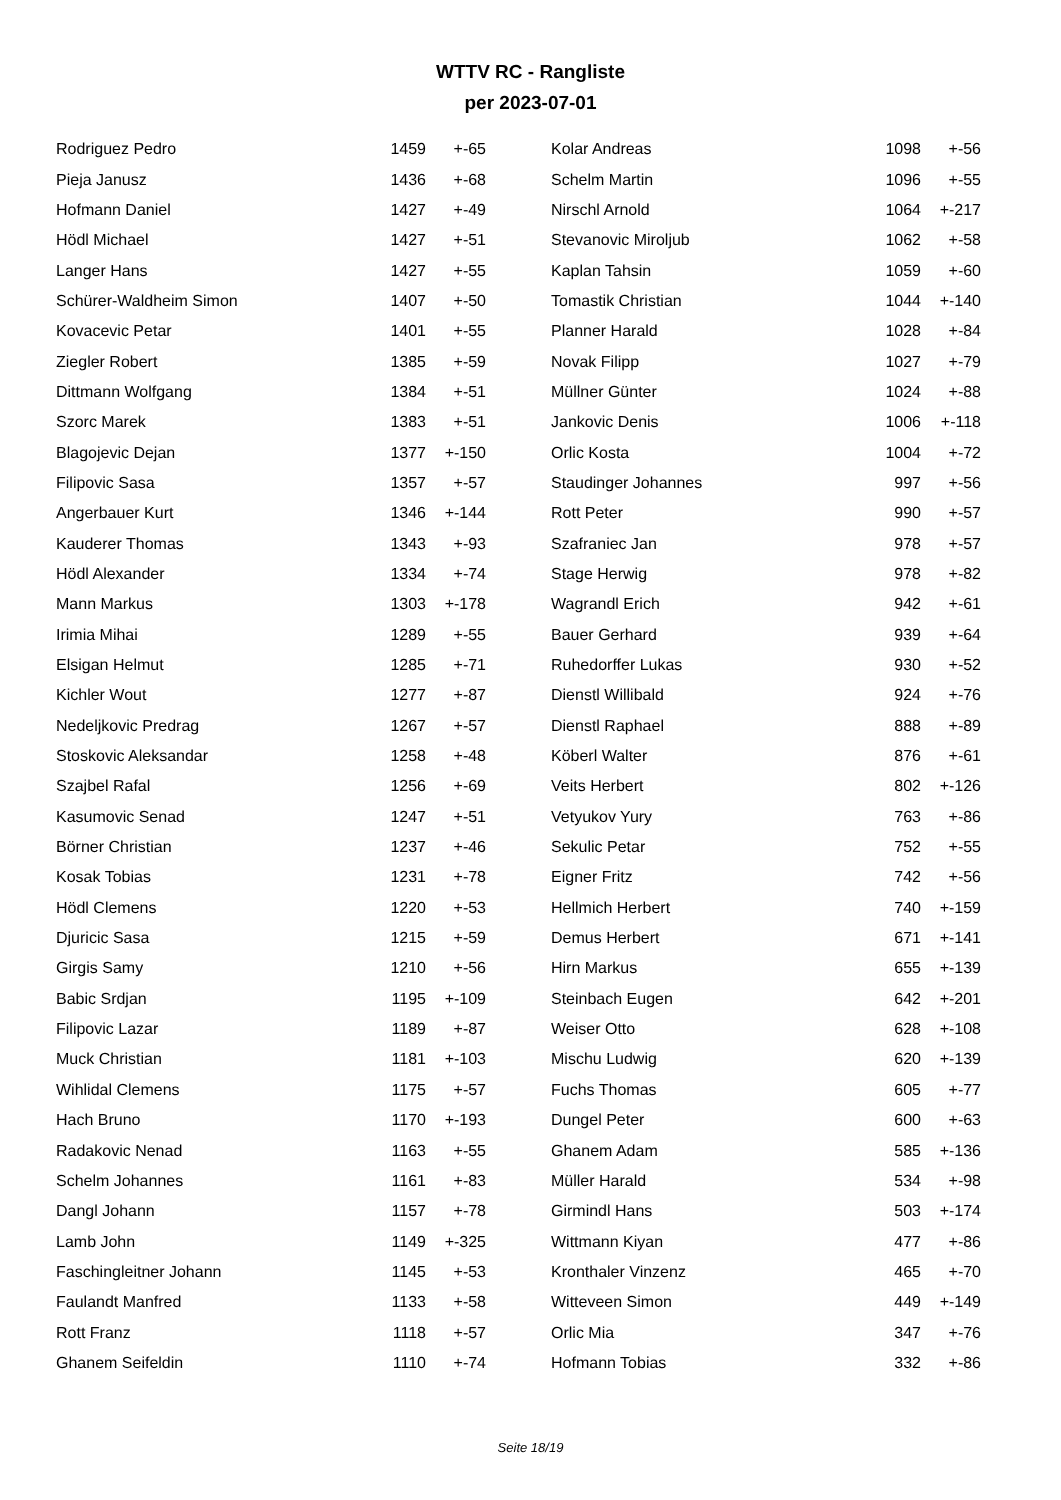WTTV RC - Rangliste
per 2023-07-01
| Rodriguez Pedro | 1459 | +-65 |
| Pieja Janusz | 1436 | +-68 |
| Hofmann Daniel | 1427 | +-49 |
| Hödl Michael | 1427 | +-51 |
| Langer Hans | 1427 | +-55 |
| Schürer-Waldheim Simon | 1407 | +-50 |
| Kovacevic Petar | 1401 | +-55 |
| Ziegler Robert | 1385 | +-59 |
| Dittmann Wolfgang | 1384 | +-51 |
| Szorc Marek | 1383 | +-51 |
| Blagojevic Dejan | 1377 | +-150 |
| Filipovic Sasa | 1357 | +-57 |
| Angerbauer Kurt | 1346 | +-144 |
| Kauderer Thomas | 1343 | +-93 |
| Hödl Alexander | 1334 | +-74 |
| Mann Markus | 1303 | +-178 |
| Irimia Mihai | 1289 | +-55 |
| Elsigan Helmut | 1285 | +-71 |
| Kichler Wout | 1277 | +-87 |
| Nedeljkovic Predrag | 1267 | +-57 |
| Stoskovic Aleksandar | 1258 | +-48 |
| Szajbel Rafal | 1256 | +-69 |
| Kasumovic Senad | 1247 | +-51 |
| Börner Christian | 1237 | +-46 |
| Kosak Tobias | 1231 | +-78 |
| Hödl Clemens | 1220 | +-53 |
| Djuricic Sasa | 1215 | +-59 |
| Girgis Samy | 1210 | +-56 |
| Babic Srdjan | 1195 | +-109 |
| Filipovic Lazar | 1189 | +-87 |
| Muck Christian | 1181 | +-103 |
| Wihlidal Clemens | 1175 | +-57 |
| Hach Bruno | 1170 | +-193 |
| Radakovic Nenad | 1163 | +-55 |
| Schelm Johannes | 1161 | +-83 |
| Dangl Johann | 1157 | +-78 |
| Lamb John | 1149 | +-325 |
| Faschingleitner Johann | 1145 | +-53 |
| Faulandt Manfred | 1133 | +-58 |
| Rott Franz | 1118 | +-57 |
| Ghanem Seifeldin | 1110 | +-74 |
| Kolar Andreas | 1098 | +-56 |
| Schelm Martin | 1096 | +-55 |
| Nirschl Arnold | 1064 | +-217 |
| Stevanovic Miroljub | 1062 | +-58 |
| Kaplan Tahsin | 1059 | +-60 |
| Tomastik Christian | 1044 | +-140 |
| Planner Harald | 1028 | +-84 |
| Novak Filipp | 1027 | +-79 |
| Müllner Günter | 1024 | +-88 |
| Jankovic Denis | 1006 | +-118 |
| Orlic Kosta | 1004 | +-72 |
| Staudinger Johannes | 997 | +-56 |
| Rott Peter | 990 | +-57 |
| Szafraniec Jan | 978 | +-57 |
| Stage Herwig | 978 | +-82 |
| Wagrandl Erich | 942 | +-61 |
| Bauer Gerhard | 939 | +-64 |
| Ruhedorffer Lukas | 930 | +-52 |
| Dienstl Willibald | 924 | +-76 |
| Dienstl Raphael | 888 | +-89 |
| Köberl Walter | 876 | +-61 |
| Veits Herbert | 802 | +-126 |
| Vetyukov Yury | 763 | +-86 |
| Sekulic Petar | 752 | +-55 |
| Eigner Fritz | 742 | +-56 |
| Hellmich Herbert | 740 | +-159 |
| Demus Herbert | 671 | +-141 |
| Hirn Markus | 655 | +-139 |
| Steinbach Eugen | 642 | +-201 |
| Weiser Otto | 628 | +-108 |
| Mischu Ludwig | 620 | +-139 |
| Fuchs Thomas | 605 | +-77 |
| Dungel Peter | 600 | +-63 |
| Ghanem Adam | 585 | +-136 |
| Müller Harald | 534 | +-98 |
| Girmindl Hans | 503 | +-174 |
| Wittmann Kiyan | 477 | +-86 |
| Kronthaler Vinzenz | 465 | +-70 |
| Witteveen Simon | 449 | +-149 |
| Orlic Mia | 347 | +-76 |
| Hofmann Tobias | 332 | +-86 |
Seite 18/19